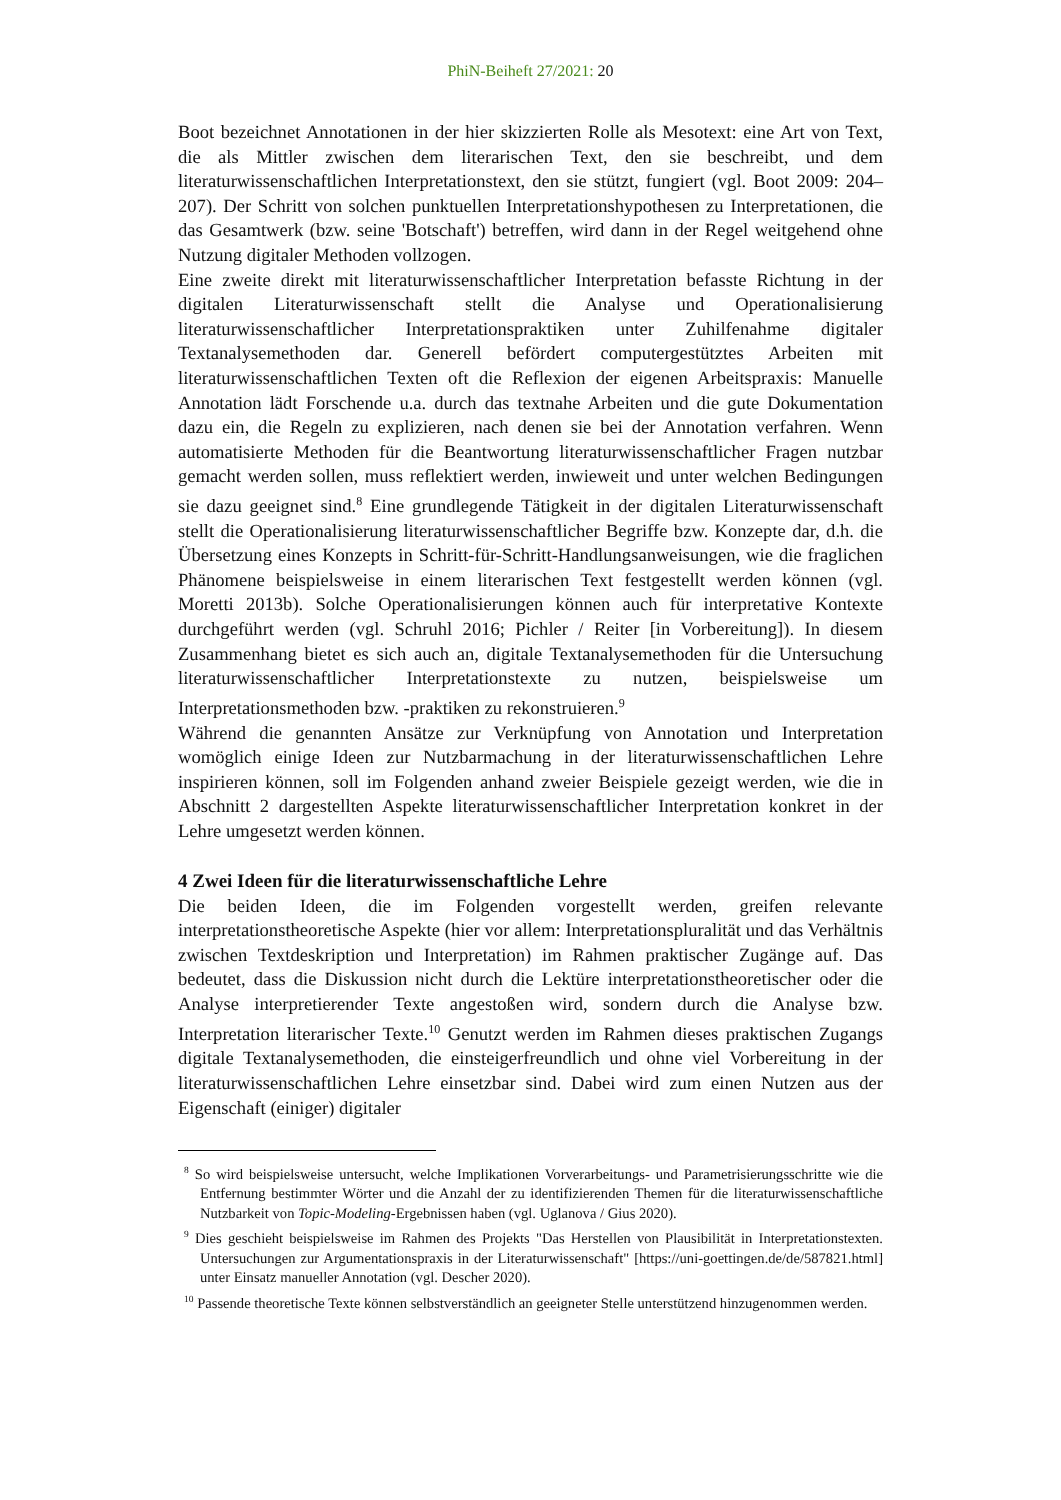PhiN-Beiheft 27/2021: 20
Boot bezeichnet Annotationen in der hier skizzierten Rolle als Mesotext: eine Art von Text, die als Mittler zwischen dem literarischen Text, den sie beschreibt, und dem literaturwissenschaftlichen Interpretationstext, den sie stützt, fungiert (vgl. Boot 2009: 204–207). Der Schritt von solchen punktuellen Interpretationshypothesen zu Interpretationen, die das Gesamtwerk (bzw. seine 'Botschaft') betreffen, wird dann in der Regel weitgehend ohne Nutzung digitaler Methoden vollzogen.
Eine zweite direkt mit literaturwissenschaftlicher Interpretation befasste Richtung in der digitalen Literaturwissenschaft stellt die Analyse und Operationalisierung literaturwissenschaftlicher Interpretationspraktiken unter Zuhilfenahme digitaler Textanalysemethoden dar. Generell befördert computergestütztes Arbeiten mit literaturwissenschaftlichen Texten oft die Reflexion der eigenen Arbeitspraxis: Manuelle Annotation lädt Forschende u.a. durch das textnahe Arbeiten und die gute Dokumentation dazu ein, die Regeln zu explizieren, nach denen sie bei der Annotation verfahren. Wenn automatisierte Methoden für die Beantwortung literaturwissenschaftlicher Fragen nutzbar gemacht werden sollen, muss reflektiert werden, inwieweit und unter welchen Bedingungen sie dazu geeignet sind.<sup>8</sup> Eine grundlegende Tätigkeit in der digitalen Literaturwissenschaft stellt die Operationalisierung literaturwissenschaftlicher Begriffe bzw. Konzepte dar, d.h. die Übersetzung eines Konzepts in Schritt-für-Schritt-Handlungsanweisungen, wie die fraglichen Phänomene beispielsweise in einem literarischen Text festgestellt werden können (vgl. Moretti 2013b). Solche Operationalisierungen können auch für interpretative Kontexte durchgeführt werden (vgl. Schruhl 2016; Pichler / Reiter [in Vorbereitung]). In diesem Zusammenhang bietet es sich auch an, digitale Textanalysemethoden für die Untersuchung literaturwissenschaftlicher Interpretationstexte zu nutzen, beispielsweise um Interpretationsmethoden bzw. -praktiken zu rekonstruieren.<sup>9</sup>
Während die genannten Ansätze zur Verknüpfung von Annotation und Interpretation womöglich einige Ideen zur Nutzbarmachung in der literaturwissenschaftlichen Lehre inspirieren können, soll im Folgenden anhand zweier Beispiele gezeigt werden, wie die in Abschnitt 2 dargestellten Aspekte literaturwissenschaftlicher Interpretation konkret in der Lehre umgesetzt werden können.
4 Zwei Ideen für die literaturwissenschaftliche Lehre
Die beiden Ideen, die im Folgenden vorgestellt werden, greifen relevante interpretationstheoretische Aspekte (hier vor allem: Interpretationspluralität und das Verhältnis zwischen Textdeskription und Interpretation) im Rahmen praktischer Zugänge auf. Das bedeutet, dass die Diskussion nicht durch die Lektüre interpretationstheoretischer oder die Analyse interpretierender Texte angestoßen wird, sondern durch die Analyse bzw. Interpretation literarischer Texte.<sup>10</sup> Genutzt werden im Rahmen dieses praktischen Zugangs digitale Textanalysemethoden, die einsteigerfreundlich und ohne viel Vorbereitung in der literaturwissenschaftlichen Lehre einsetzbar sind. Dabei wird zum einen Nutzen aus der Eigenschaft (einiger) digitaler
<sup>8</sup> So wird beispielsweise untersucht, welche Implikationen Vorverarbeitungs- und Parametrisierungsschritte wie die Entfernung bestimmter Wörter und die Anzahl der zu identifizierenden Themen für die literaturwissenschaftliche Nutzbarkeit von Topic-Modeling-Ergebnissen haben (vgl. Uglanova / Gius 2020).
<sup>9</sup> Dies geschieht beispielsweise im Rahmen des Projekts "Das Herstellen von Plausibilität in Interpretationstexten. Untersuchungen zur Argumentationspraxis in der Literaturwissenschaft" [https://uni-goettingen.de/de/587821.html] unter Einsatz manueller Annotation (vgl. Descher 2020).
<sup>10</sup> Passende theoretische Texte können selbstverständlich an geeigneter Stelle unterstützend hinzugenommen werden.